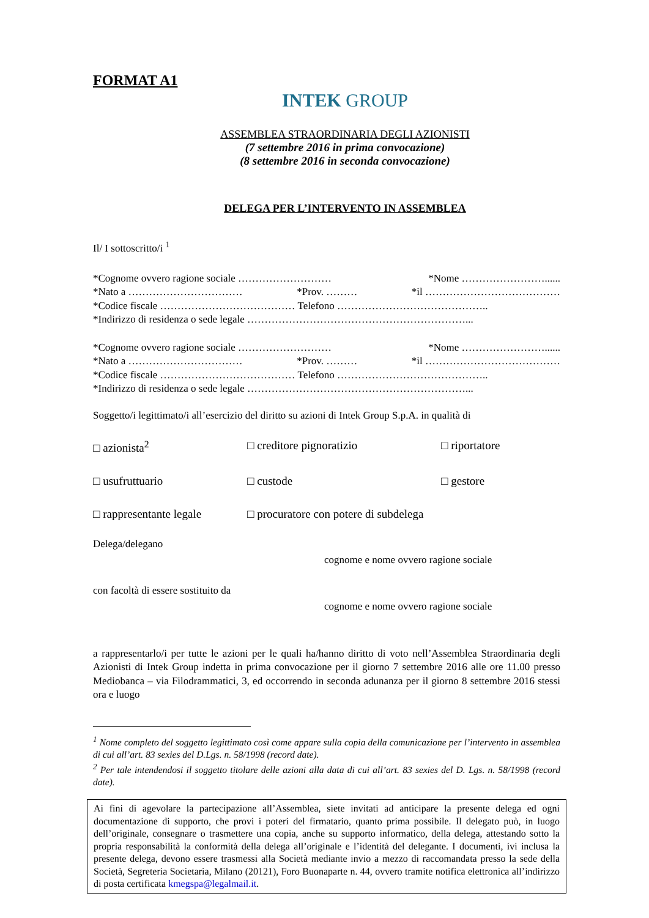FORMAT A1
INTEK GROUP
ASSEMBLEA STRAORDINARIA DEGLI AZIONISTI
(7 settembre 2016 in prima convocazione)
(8 settembre 2016 in seconda convocazione)
DELEGA PER L’INTERVENTO IN ASSEMBLEA
Il/ I sottoscritto/i <sup>1</sup>
*Cognome ovvero ragione sociale ……………………… *Nome ……………………......
*Nato a …………………………… *Prov. ……… *il …………………………………
*Codice fiscale ………………………………… Telefono ……………………………………..
*Indirizzo di residenza o sede legale ………………………………………………………...
*Cognome ovvero ragione sociale ……………………… *Nome ……………………......
*Nato a …………………………… *Prov. ……… *il …………………………………
*Codice fiscale ………………………………… Telefono ……………………………………..
*Indirizzo di residenza o sede legale ………………………………………………………...
Soggetto/i legittimato/i all’esercizio del diritto su azioni di Intek Group S.p.A. in qualità di
□ azionista<sup>2</sup> □ creditore pignoratizio □ riportatore □ usufruttuario □ custode □ gestore □ rappresentante legale □ procuratore con potere di subdelega
Delega/delegano
cognome e nome ovvero ragione sociale
con facoltà di essere sostituito da
cognome e nome ovvero ragione sociale
a rappresentarlo/i per tutte le azioni per le quali ha/hanno diritto di voto nell’Assemblea Straordinaria degli Azionisti di Intek Group indetta in prima convocazione per il giorno 7 settembre 2016 alle ore 11.00 presso Mediobanca – via Filodrammatici, 3, ed occorrendo in seconda adunanza per il giorno 8 settembre 2016 stessi ora e luogo
<sup>1</sup> Nome completo del soggetto legittimato così come appare sulla copia della comunicazione per l’intervento in assemblea di cui all’art. 83 sexies del D.Lgs. n. 58/1998 (record date).
<sup>2</sup> Per tale intendendosi il soggetto titolare delle azioni alla data di cui all’art. 83 sexies del D. Lgs. n. 58/1998 (record date).
Ai fini di agevolare la partecipazione all’Assemblea, siete invitati ad anticipare la presente delega ed ogni documentazione di supporto, che provi i poteri del firmatario, quanto prima possibile. Il delegato può, in luogo dell’originale, consegnare o trasmettere una copia, anche su supporto informatico, della delega, attestando sotto la propria responsabilità la conformità della delega all’originale e l’identità del delegante. I documenti, ivi inclusa la presente delega, devono essere trasmessi alla Società mediante invio a mezzo di raccomandata presso la sede della Società, Segreteria Societaria, Milano (20121), Foro Buonaparte n. 44, ovvero tramite notifica elettronica all’indirizzo di posta certificata kmegspa@legalmail.it.